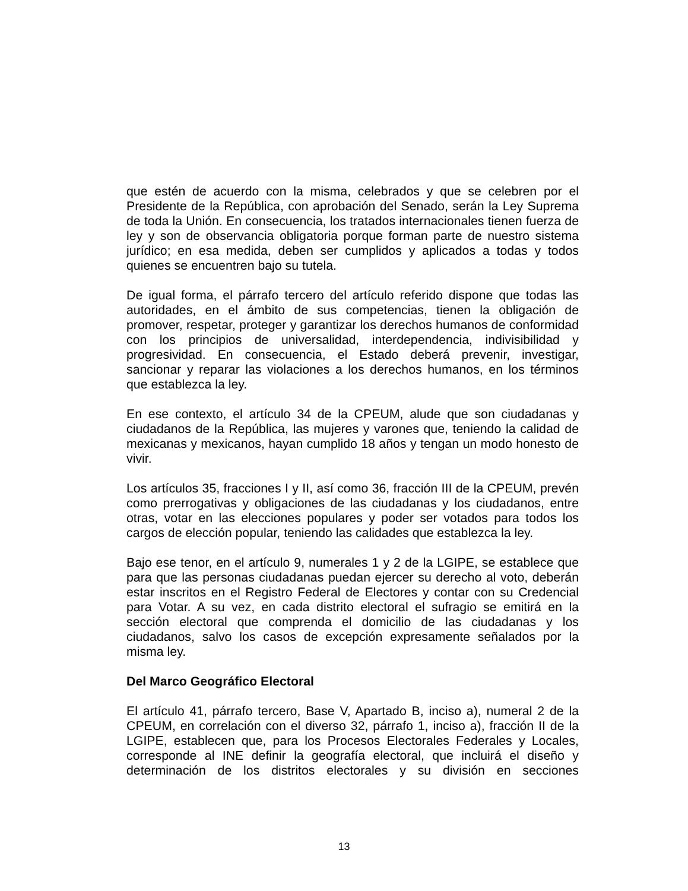que estén de acuerdo con la misma, celebrados y que se celebren por el Presidente de la República, con aprobación del Senado, serán la Ley Suprema de toda la Unión. En consecuencia, los tratados internacionales tienen fuerza de ley y son de observancia obligatoria porque forman parte de nuestro sistema jurídico; en esa medida, deben ser cumplidos y aplicados a todas y todos quienes se encuentren bajo su tutela.
De igual forma, el párrafo tercero del artículo referido dispone que todas las autoridades, en el ámbito de sus competencias, tienen la obligación de promover, respetar, proteger y garantizar los derechos humanos de conformidad con los principios de universalidad, interdependencia, indivisibilidad y progresividad. En consecuencia, el Estado deberá prevenir, investigar, sancionar y reparar las violaciones a los derechos humanos, en los términos que establezca la ley.
En ese contexto, el artículo 34 de la CPEUM, alude que son ciudadanas y ciudadanos de la República, las mujeres y varones que, teniendo la calidad de mexicanas y mexicanos, hayan cumplido 18 años y tengan un modo honesto de vivir.
Los artículos 35, fracciones I y II, así como 36, fracción III de la CPEUM, prevén como prerrogativas y obligaciones de las ciudadanas y los ciudadanos, entre otras, votar en las elecciones populares y poder ser votados para todos los cargos de elección popular, teniendo las calidades que establezca la ley.
Bajo ese tenor, en el artículo 9, numerales 1 y 2 de la LGIPE, se establece que para que las personas ciudadanas puedan ejercer su derecho al voto, deberán estar inscritos en el Registro Federal de Electores y contar con su Credencial para Votar. A su vez, en cada distrito electoral el sufragio se emitirá en la sección electoral que comprenda el domicilio de las ciudadanas y los ciudadanos, salvo los casos de excepción expresamente señalados por la misma ley.
Del Marco Geográfico Electoral
El artículo 41, párrafo tercero, Base V, Apartado B, inciso a), numeral 2 de la CPEUM, en correlación con el diverso 32, párrafo 1, inciso a), fracción II de la LGIPE, establecen que, para los Procesos Electorales Federales y Locales, corresponde al INE definir la geografía electoral, que incluirá el diseño y determinación de los distritos electorales y su división en secciones
13